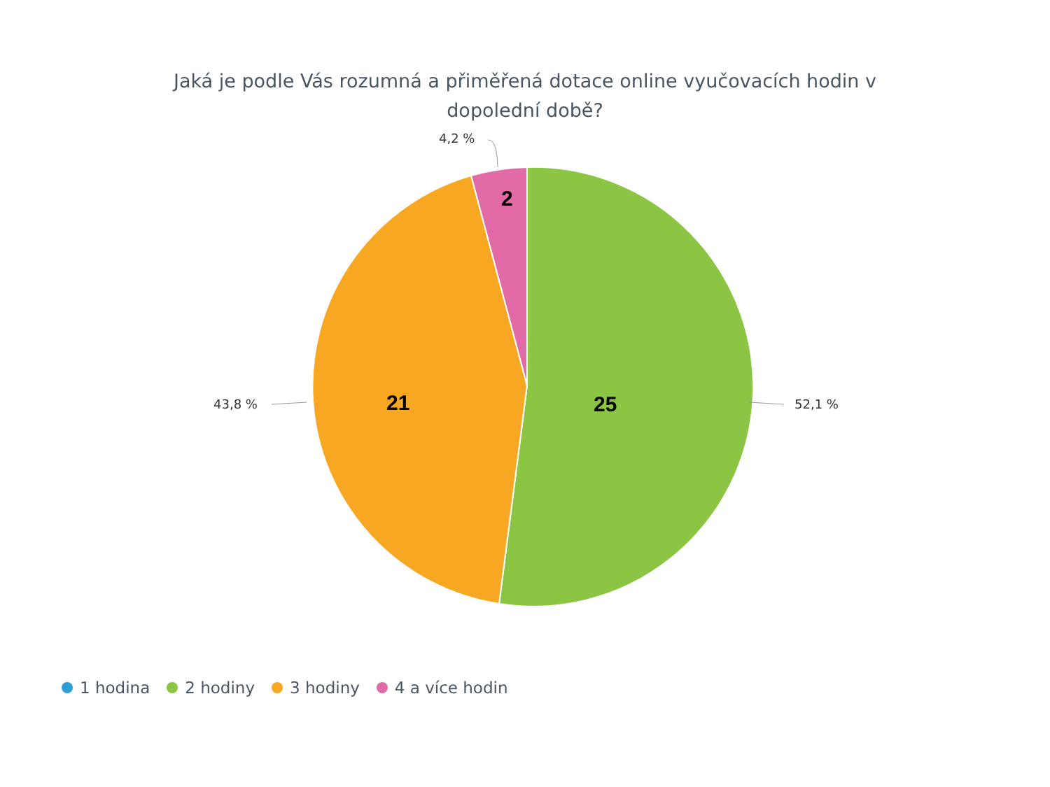Jaká je podle Vás rozumná a přiměřená dotace online vyučovacích hodin v
dopolední době?
4,2 %
43,8 % 52,1 %
2
21 25
1 hodina 2 hodiny 3 hodiny 4 a více hodin